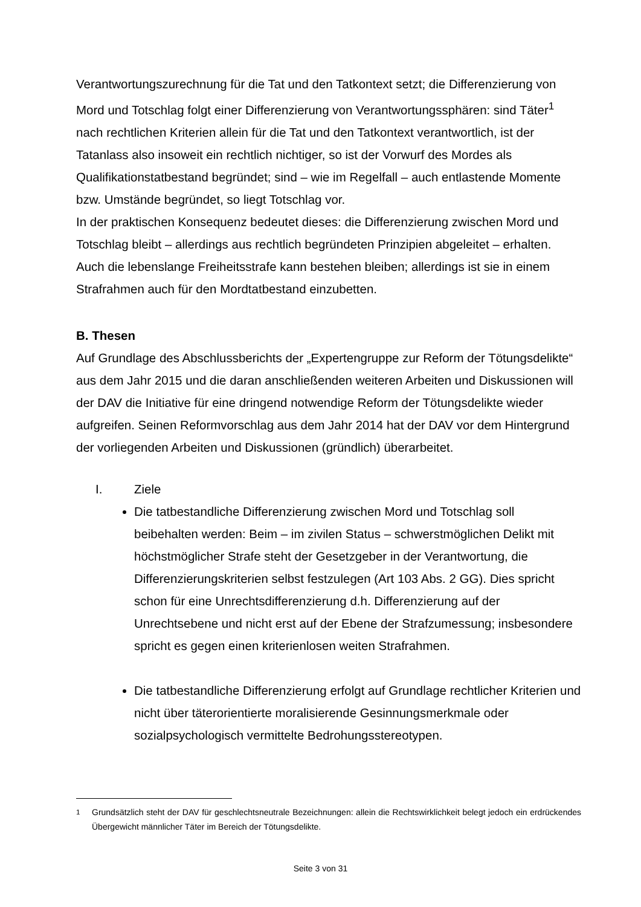Verantwortungszurechnung für die Tat und den Tatkontext setzt; die Differenzierung von Mord und Totschlag folgt einer Differenzierung von Verantwortungssphären: sind Täter<sup>1</sup> nach rechtlichen Kriterien allein für die Tat und den Tatkontext verantwortlich, ist der Tatanlass also insoweit ein rechtlich nichtiger, so ist der Vorwurf des Mordes als Qualifikationstatbestand begründet; sind – wie im Regelfall – auch entlastende Momente bzw. Umstände begründet, so liegt Totschlag vor.
In der praktischen Konsequenz bedeutet dieses: die Differenzierung zwischen Mord und Totschlag bleibt – allerdings aus rechtlich begründeten Prinzipien abgeleitet – erhalten. Auch die lebenslange Freiheitsstrafe kann bestehen bleiben; allerdings ist sie in einem Strafrahmen auch für den Mordtatbestand einzubetten.
B. Thesen
Auf Grundlage des Abschlussberichts der „Expertengruppe zur Reform der Tötungsdelikte“ aus dem Jahr 2015 und die daran anschließenden weiteren Arbeiten und Diskussionen will der DAV die Initiative für eine dringend notwendige Reform der Tötungsdelikte wieder aufgreifen. Seinen Reformvorschlag aus dem Jahr 2014 hat der DAV vor dem Hintergrund der vorliegenden Arbeiten und Diskussionen (gründlich) überarbeitet.
I. Ziele
Die tatbestandliche Differenzierung zwischen Mord und Totschlag soll beibehalten werden: Beim – im zivilen Status – schwerstmöglichen Delikt mit höchstmöglicher Strafe steht der Gesetzgeber in der Verantwortung, die Differenzierungskriterien selbst festzulegen (Art 103 Abs. 2 GG). Dies spricht schon für eine Unrechtsdifferenzierung d.h. Differenzierung auf der Unrechtsebene und nicht erst auf der Ebene der Strafzumessung; insbesondere spricht es gegen einen kriterienlosen weiten Strafrahmen.
Die tatbestandliche Differenzierung erfolgt auf Grundlage rechtlicher Kriterien und nicht über täterorientierte moralisierende Gesinnungsmerkmale oder sozialpsychologisch vermittelte Bedrohungsstereotypen.
<sup>1</sup> Grundsätzlich steht der DAV für geschlechtsneutrale Bezeichnungen: allein die Rechtswirklichkeit belegt jedoch ein erdrückendes Übergewicht männlicher Täter im Bereich der Tötungsdelikte.
Seite 3 von 31